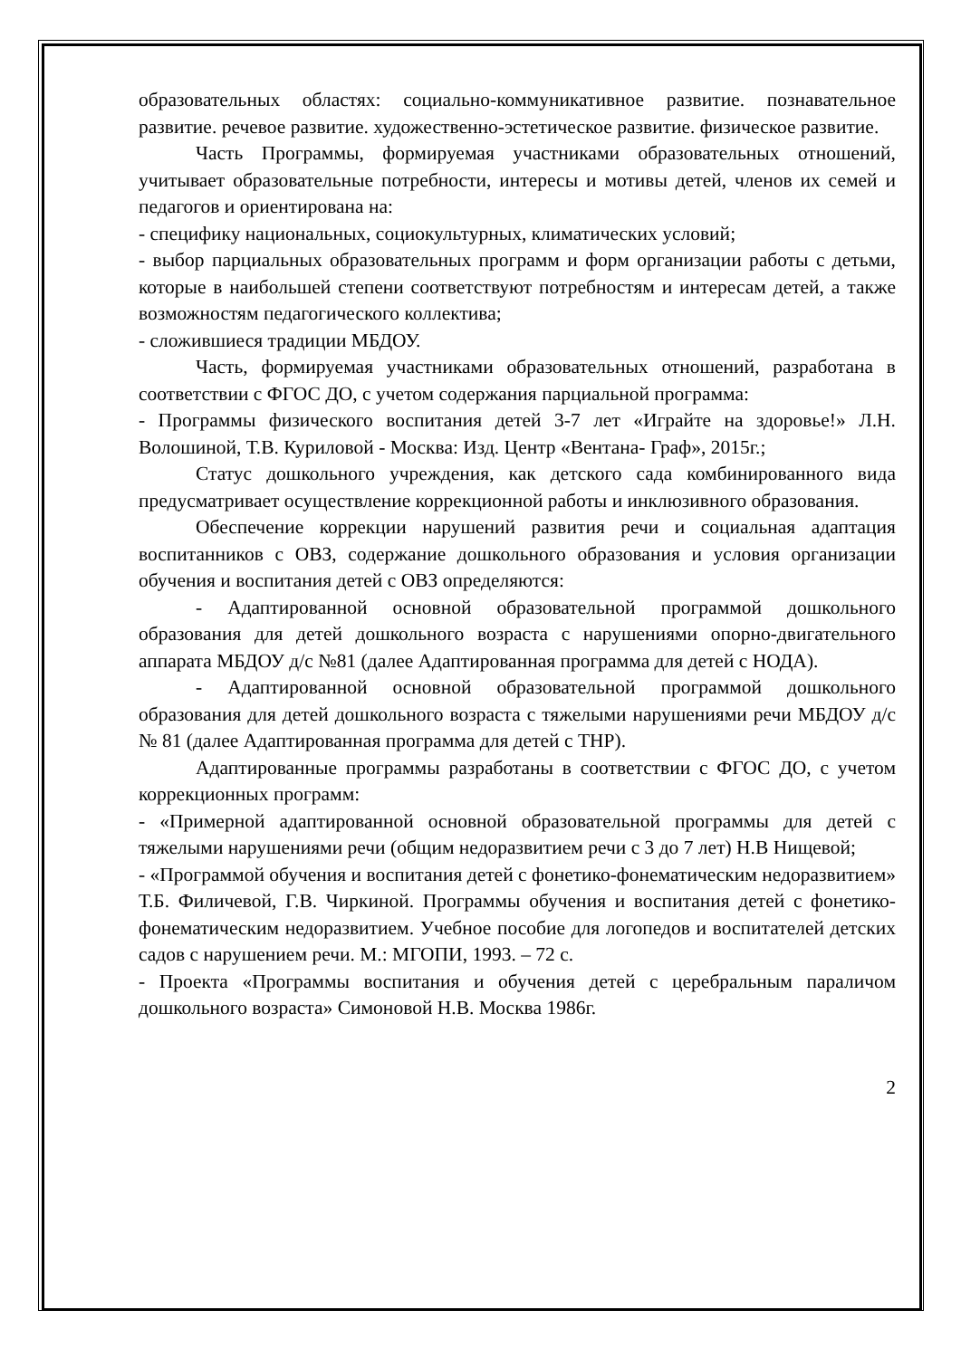образовательных областях: социально-коммуникативное развитие. познавательное развитие. речевое развитие. художественно-эстетическое развитие. физическое развитие.
Часть Программы, формируемая участниками образовательных отношений, учитывает образовательные потребности, интересы и мотивы детей, членов их семей и педагогов и ориентирована на:
- специфику национальных, социокультурных, климатических условий;
- выбор парциальных образовательных программ и форм организации работы с детьми, которые в наибольшей степени соответствуют потребностям и интересам детей, а также возможностям педагогического коллектива;
- сложившиеся традиции МБДОУ.
Часть, формируемая участниками образовательных отношений, разработана в соответствии с ФГОС ДО, с учетом содержания парциальной программа:
- Программы физического воспитания детей 3-7 лет «Играйте на здоровье!» Л.Н. Волошиной, Т.В. Куриловой - Москва: Изд. Центр «Вентана- Граф», 2015г.;
Статус дошкольного учреждения, как детского сада комбинированного вида предусматривает осуществление коррекционной работы и инклюзивного образования.
Обеспечение коррекции нарушений развития речи и социальная адаптация воспитанников с ОВЗ, содержание дошкольного образования и условия организации обучения и воспитания детей с ОВЗ определяются:
- Адаптированной основной образовательной программой дошкольного образования для детей дошкольного возраста с нарушениями опорно-двигательного аппарата МБДОУ д/с №81 (далее Адаптированная программа для детей с НОДА).
- Адаптированной основной образовательной программой дошкольного образования для детей дошкольного возраста с тяжелыми нарушениями речи МБДОУ д/с № 81 (далее Адаптированная программа для детей с ТНР).
Адаптированные программы разработаны в соответствии с ФГОС ДО, с учетом коррекционных программ:
- «Примерной адаптированной основной образовательной программы для детей с тяжелыми нарушениями речи (общим недоразвитием речи с 3 до 7 лет) Н.В Нищевой;
- «Программой обучения и воспитания детей с фонетико-фонематическим недоразвитием» Т.Б. Филичевой, Г.В. Чиркиной. Программы обучения и воспитания детей с фонетико-фонематическим недоразвитием. Учебное пособие для логопедов и воспитателей детских садов с нарушением речи. М.: МГОПИ, 1993. – 72 с.
- Проекта «Программы воспитания и обучения детей с церебральным параличом дошкольного возраста» Симоновой Н.В. Москва 1986г.
2